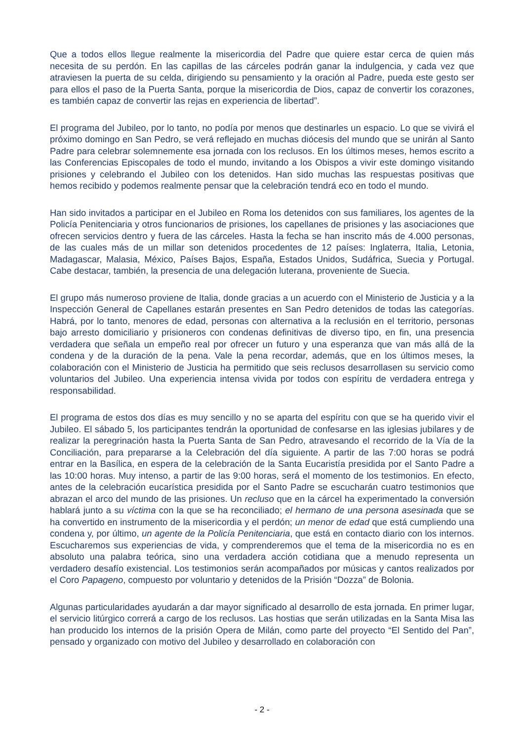Que a todos ellos llegue realmente la misericordia del Padre que quiere estar cerca de quien más necesita de su perdón. En las capillas de las cárceles podrán ganar la indulgencia, y cada vez que atraviesen la puerta de su celda, dirigiendo su pensamiento y la oración al Padre, pueda este gesto ser para ellos el paso de la Puerta Santa, porque la misericordia de Dios, capaz de convertir los corazones, es también capaz de convertir las rejas en experiencia de libertad”.
El programa del Jubileo, por lo tanto, no podía por menos que destinarles un espacio. Lo que se vivirá el próximo domingo en San Pedro, se verá reflejado en muchas diócesis del mundo que se unirán al Santo Padre para celebrar solemnemente esa jornada con los reclusos. En los últimos meses, hemos escrito a las Conferencias Episcopales de todo el mundo, invitando a los Obispos a vivir este domingo visitando prisiones y celebrando el Jubileo con los detenidos. Han sido muchas las respuestas positivas que hemos recibido y podemos realmente pensar que la celebración tendrá eco en todo el mundo.
Han sido invitados a participar en el Jubileo en Roma los detenidos con sus familiares, los agentes de la Policía Penitenciaria y otros funcionarios de prisiones, los capellanes de prisiones y las asociaciones que ofrecen servicios dentro y fuera de las cárceles. Hasta la fecha se han inscrito más de 4.000 personas, de las cuales más de un millar son detenidos procedentes de 12 países: Inglaterra, Italia, Letonia, Madagascar, Malasia, México, Países Bajos, España, Estados Unidos, Sudáfrica, Suecia y Portugal. Cabe destacar, también, la presencia de una delegación luterana, proveniente de Suecia.
El grupo más numeroso proviene de Italia, donde gracias a un acuerdo con el Ministerio de Justicia y a la Inspección General de Capellanes estarán presentes en San Pedro detenidos de todas las categorías. Habrá, por lo tanto, menores de edad, personas con alternativa a la reclusión en el territorio, personas bajo arresto domiciliario y prisioneros con condenas definitivas de diverso tipo, en fin, una presencia verdadera que señala un empeño real por ofrecer un futuro y una esperanza que van más allá de la condena y de la duración de la pena. Vale la pena recordar, además, que en los últimos meses, la colaboración con el Ministerio de Justicia ha permitido que seis reclusos desarrollasen su servicio como voluntarios del Jubileo. Una experiencia intensa vivida por todos con espíritu de verdadera entrega y responsabilidad.
El programa de estos dos días es muy sencillo y no se aparta del espíritu con que se ha querido vivir el Jubileo. El sábado 5, los participantes tendrán la oportunidad de confesarse en las iglesias jubilares y de realizar la peregrinación hasta la Puerta Santa de San Pedro, atravesando el recorrido de la Vía de la Conciliación, para prepararse a la Celebración del día siguiente. A partir de las 7:00 horas se podrá entrar en la Basílica, en espera de la celebración de la Santa Eucaristía presidida por el Santo Padre a las 10:00 horas. Muy intenso, a partir de las 9:00 horas, será el momento de los testimonios. En efecto, antes de la celebración eucarística presidida por el Santo Padre se escucharán cuatro testimonios que abrazan el arco del mundo de las prisiones. Un recluso que en la cárcel ha experimentado la conversión hablará junto a su víctima con la que se ha reconciliado; el hermano de una persona asesinada que se ha convertido en instrumento de la misericordia y el perdón; un menor de edad que está cumpliendo una condena y, por último, un agente de la Policía Penitenciaria, que está en contacto diario con los internos. Escucharemos sus experiencias de vida, y comprenderemos que el tema de la misericordia no es en absoluto una palabra teórica, sino una verdadera acción cotidiana que a menudo representa un verdadero desafío existencial. Los testimonios serán acompañados por músicas y cantos realizados por el Coro Papageno, compuesto por voluntario y detenidos de la Prisión “Dozza” de Bolonia.
Algunas particularidades ayudarán a dar mayor significado al desarrollo de esta jornada. En primer lugar, el servicio litúrgico correrá a cargo de los reclusos. Las hostias que serán utilizadas en la Santa Misa las han producido los internos de la prisión Opera de Milán, como parte del proyecto “El Sentido del Pan”, pensado y organizado con motivo del Jubileo y desarrollado en colaboración con
- 2 -